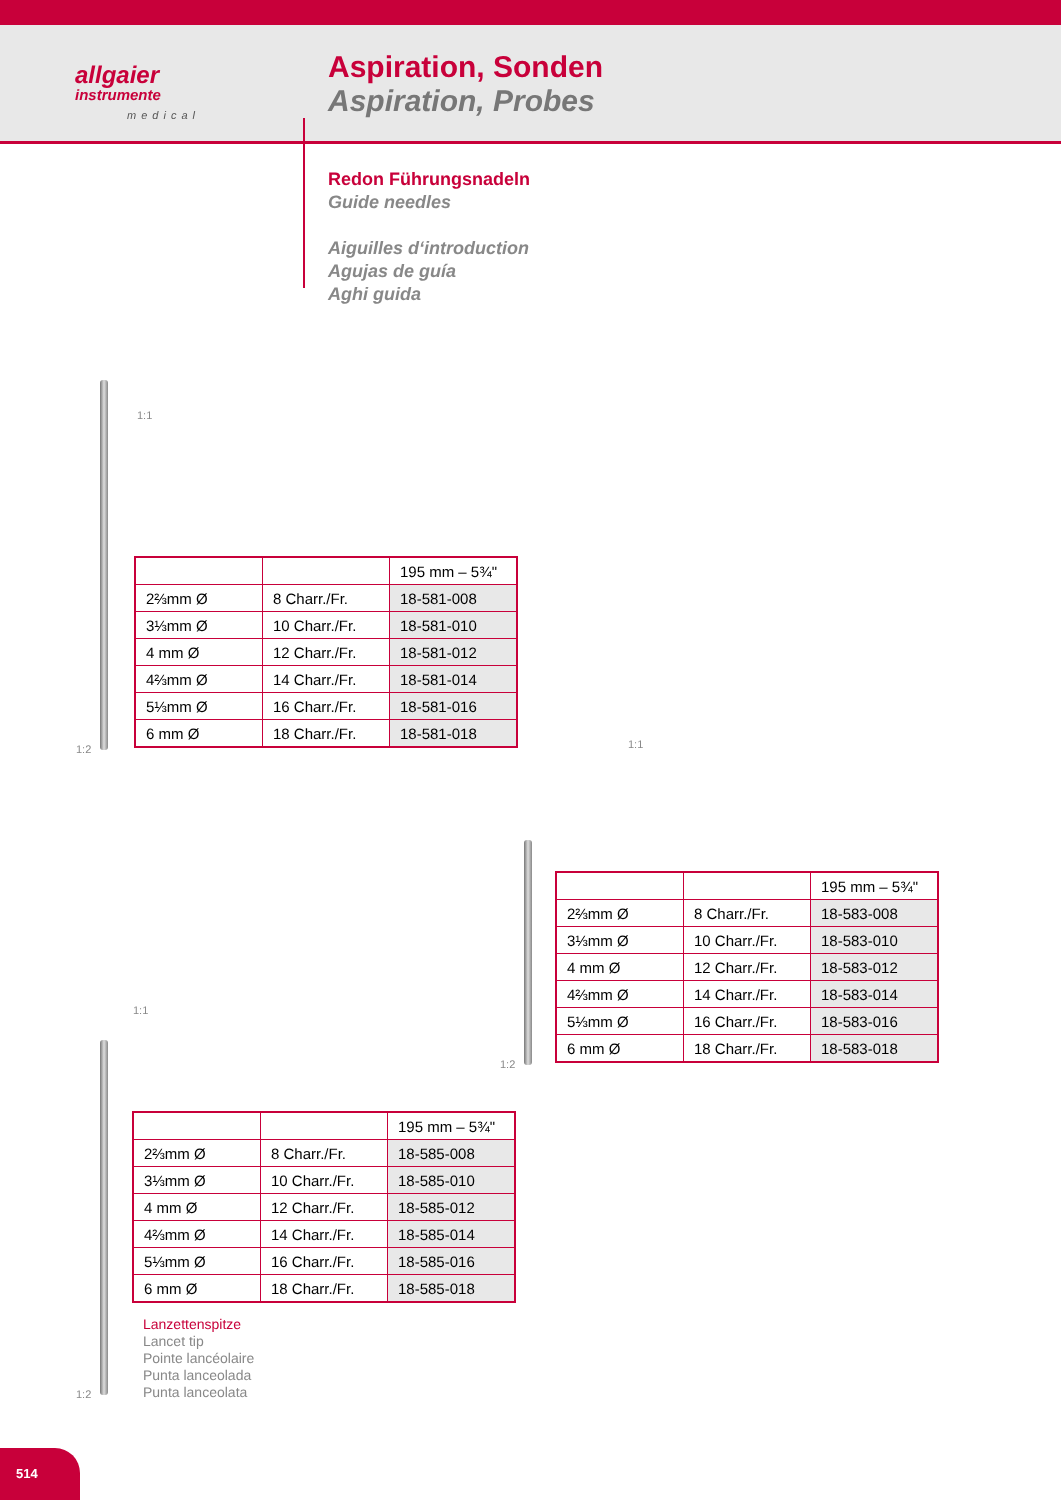allgaier
instrumente
medical
Aspiration, Sonden
Aspiration, Probes
Redon Führungsnadeln
Guide needles
Aiguilles d‘introduction
Agujas de guía
Aghi guida
1:1
1:2
| | | 195 mm – 5¾" |
| 2⅔mm Ø | 8 Charr./Fr. | 18-581-008 |
| 3⅓mm Ø | 10 Charr./Fr. | 18-581-010 |
| 4 mm Ø | 12 Charr./Fr. | 18-581-012 |
| 4⅔mm Ø | 14 Charr./Fr. | 18-581-014 |
| 5⅓mm Ø | 16 Charr./Fr. | 18-581-016 |
| 6 mm Ø | 18 Charr./Fr. | 18-581-018 |
1:1
1:2
| | | 195 mm – 5¾" |
| 2⅔mm Ø | 8 Charr./Fr. | 18-583-008 |
| 3⅓mm Ø | 10 Charr./Fr. | 18-583-010 |
| 4 mm Ø | 12 Charr./Fr. | 18-583-012 |
| 4⅔mm Ø | 14 Charr./Fr. | 18-583-014 |
| 5⅓mm Ø | 16 Charr./Fr. | 18-583-016 |
| 6 mm Ø | 18 Charr./Fr. | 18-583-018 |
1:1
1:2
| | | 195 mm – 5¾" |
| 2⅔mm Ø | 8 Charr./Fr. | 18-585-008 |
| 3⅓mm Ø | 10 Charr./Fr. | 18-585-010 |
| 4 mm Ø | 12 Charr./Fr. | 18-585-012 |
| 4⅔mm Ø | 14 Charr./Fr. | 18-585-014 |
| 5⅓mm Ø | 16 Charr./Fr. | 18-585-016 |
| 6 mm Ø | 18 Charr./Fr. | 18-585-018 |
Lanzettenspitze
Lancet tip
Pointe lancéolaire
Punta lanceolada
Punta lanceolata
514